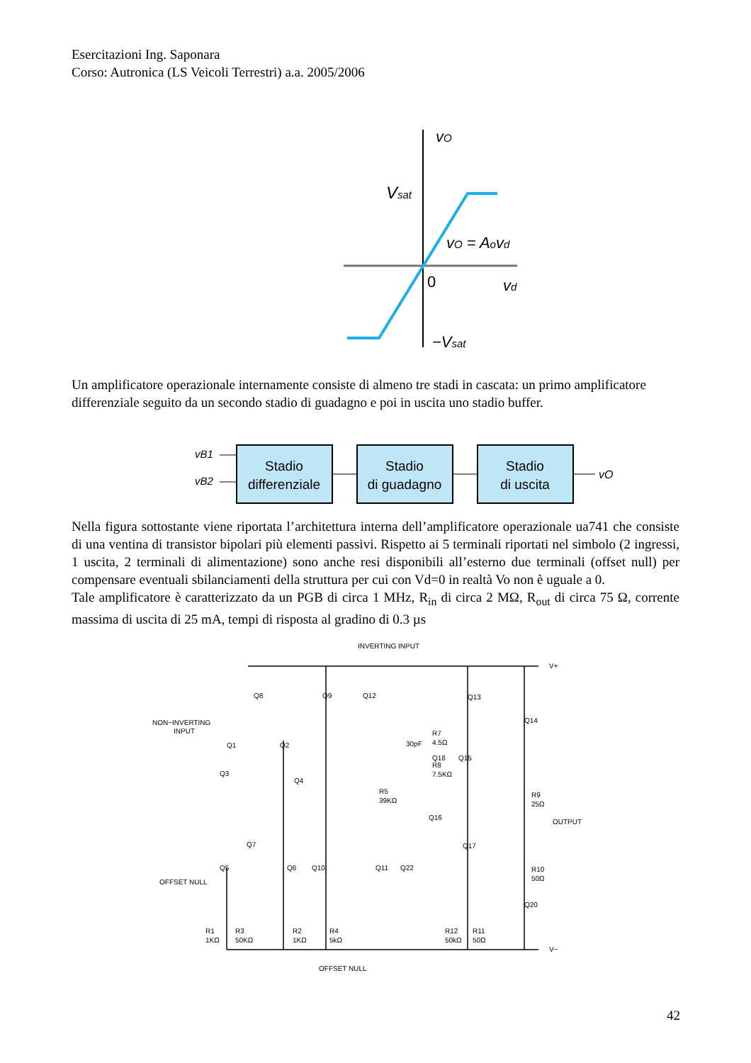Esercitazioni Ing. Saponara
Corso: Autronica (LS Veicoli Terrestri) a.a. 2005/2006
vO
Vsat
vO = Aovd
0
vd
−Vsat
Un amplificatore operazionale internamente consiste di almeno tre stadi in cascata: un primo amplificatore differenziale seguito da un secondo stadio di guadagno e poi in uscita uno stadio buffer.
vB1
vB2
Stadio
differenziale
Stadio
di guadagno
Stadio
di uscita
vO
Nella figura sottostante viene riportata l’architettura interna dell’amplificatore operazionale ua741 che consiste di una ventina di transistor bipolari più elementi passivi. Rispetto ai 5 terminali riportati nel simbolo (2 ingressi, 1 uscita, 2 terminali di alimentazione) sono anche resi disponibili all’esterno due terminali (offset null) per compensare eventuali sbilanciamenti della struttura per cui con Vd=0 in realtà Vo non è uguale a 0.
Tale amplificatore è caratterizzato da un PGB di circa 1 MHz, R<sub>in</sub> di circa 2 MΩ, R<sub>out</sub> di circa 75 Ω, corrente massima di uscita di 25 mA, tempi di risposta al gradino di 0.3 µs
INVERTING INPUT
V+
V−
NON−INVERTING
INPUT
OUTPUT
OFFSET NULL
OFFSET NULL
Q8
Q9
Q12
Q13
Q14
Q1
Q2
Q3
Q4
Q18
Q15
Q16
Q17
Q7
Q5
Q6
Q10
Q11
Q22
Q20
30pF
R7
4.5Ω
R8
7.5KΩ
R5
39KΩ
R9
25Ω
R10
50Ω
R1
1KΩ
R3
50KΩ
R2
1KΩ
R4
5kΩ
R12
50kΩ
R11
50Ω
42